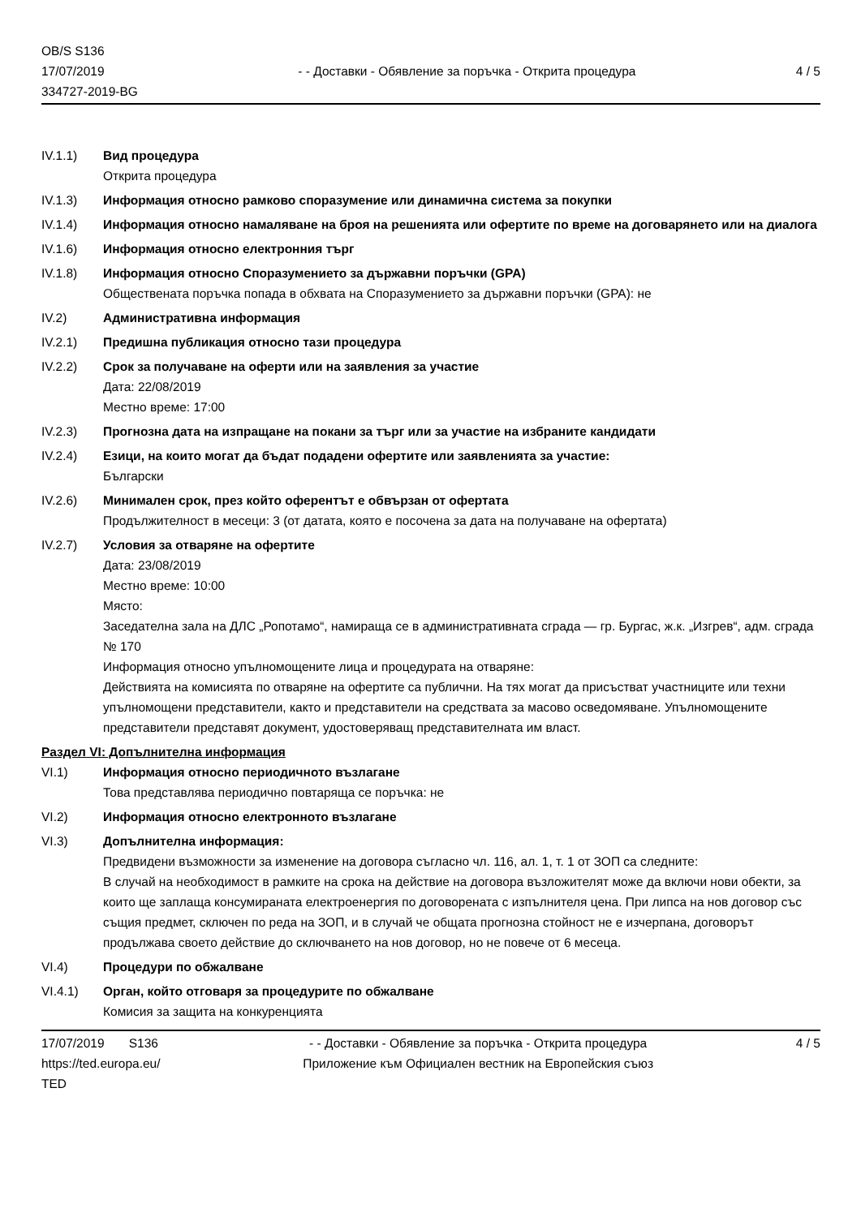OB/S S136
17/07/2019
334727-2019-BG
- - Доставки - Обявление за поръчка - Открита процедура
4 / 5
IV.1.1) Вид процедура
Открита процедура
IV.1.3) Информация относно рамково споразумение или динамична система за покупки
IV.1.4) Информация относно намаляване на броя на решенията или офертите по време на договарянето или на диалога
IV.1.6) Информация относно електронния търг
IV.1.8) Информация относно Споразумението за държавни поръчки (GPA)
Обществената поръчка попада в обхвата на Споразумението за държавни поръчки (GPA): не
IV.2) Административна информация
IV.2.1) Предишна публикация относно тази процедура
IV.2.2) Срок за получаване на оферти или на заявления за участие
Дата: 22/08/2019
Местно време: 17:00
IV.2.3) Прогнозна дата на изпращане на покани за търг или за участие на избраните кандидати
IV.2.4) Езици, на които могат да бъдат подадени офертите или заявленията за участие:
Български
IV.2.6) Минимален срок, през който оферентът е обвързан от офертата
Продължителност в месеци: 3 (от датата, която е посочена за дата на получаване на офертата)
IV.2.7) Условия за отваряне на офертите
Дата: 23/08/2019
Местно време: 10:00
Място:
Заседателна зала на ДЛС „Ропотамо“, намираща се в административната сграда — гр. Бургас, ж.к. „Изгрев“, адм. сграда № 170
Информация относно упълномощените лица и процедурата на отваряне:
Действията на комисията по отваряне на офертите са публични. На тях могат да присъстват участниците или техни упълномощени представители, както и представители на средствата за масово осведомяване. Упълномощените представители представят документ, удостоверяващ представителната им власт.
Раздел VI: Допълнителна информация
VI.1) Информация относно периодичното възлагане
Това представлява периодично повтаряща се поръчка: не
VI.2) Информация относно електронното възлагане
VI.3) Допълнителна информация:
Предвидени възможности за изменение на договора съгласно чл. 116, ал. 1, т. 1 от ЗОП са следните:
В случай на необходимост в рамките на срока на действие на договора възложителят може да включи нови обекти, за които ще заплаща консумираната електроенергия по договорената с изпълнителя цена. При липса на нов договор със същия предмет, сключен по реда на ЗОП, и в случай че общата прогнозна стойност не е изчерпана, договорът продължава своето действие до сключването на нов договор, но не повече от 6 месеца.
VI.4) Процедури по обжалване
VI.4.1) Орган, който отговаря за процедурите по обжалване
Комисия за защита на конкуренцията
17/07/2019 S136
https://ted.europa.eu/
TED
- - Доставки - Обявление за поръчка - Открита процедура
Приложение към Официален вестник на Европейския съюз
4 / 5